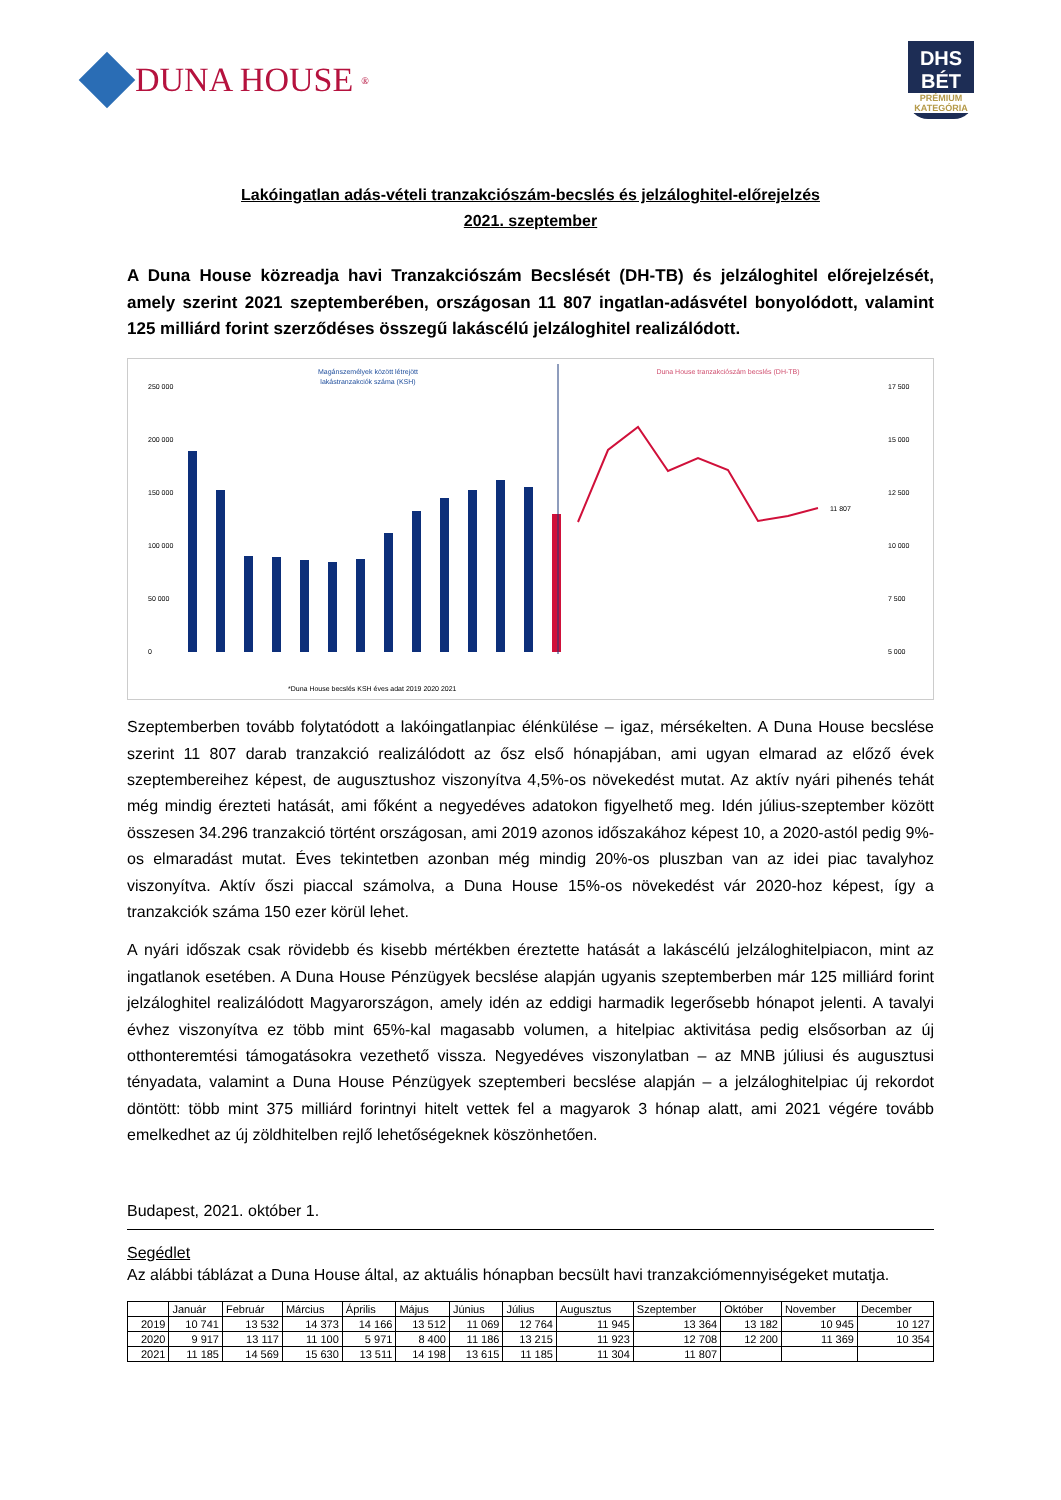DUNA HOUSE<sup>®</sup>
DHS
BÉT
PRÉMIUM KATEGÓRIA
Lakóingatlan adás-vételi tranzakciószám-becslés és jelzáloghitel-előrejelzés
2021. szeptember
A Duna House közreadja havi Tranzakciószám Becslését (DH-TB) és jelzáloghitel előrejelzését, amely szerint 2021 szeptemberében, országosan 11 807 ingatlan-adásvétel bonyolódott, valamint 125 milliárd forint szerződéses összegű lakáscélú jelzáloghitel realizálódott.
Magánszemélyek között létrejött
lakástranzakciók száma (KSH)
Duna House tranzakciószám becslés (DH-TB)
250 000
200 000
150 000
100 000
50 000
0
11 807
17 500
15 000
12 500
10 000
7 500
5 000
*Duna House becslés KSH éves adat 2019 2020 2021
Szeptemberben tovább folytatódott a lakóingatlanpiac élénkülése – igaz, mérsékelten. A Duna House becslése szerint 11 807 darab tranzakció realizálódott az ősz első hónapjában, ami ugyan elmarad az előző évek szeptembereihez képest, de augusztushoz viszonyítva 4,5%-os növekedést mutat. Az aktív nyári pihenés tehát még mindig érezteti hatását, ami főként a negyedéves adatokon figyelhető meg. Idén július-szeptember között összesen 34.296 tranzakció történt országosan, ami 2019 azonos időszakához képest 10, a 2020-astól pedig 9%-os elmaradást mutat. Éves tekintetben azonban még mindig 20%-os pluszban van az idei piac tavalyhoz viszonyítva. Aktív őszi piaccal számolva, a Duna House 15%-os növekedést vár 2020-hoz képest, így a tranzakciók száma 150 ezer körül lehet.
A nyári időszak csak rövidebb és kisebb mértékben éreztette hatását a lakáscélú jelzáloghitelpiacon, mint az ingatlanok esetében. A Duna House Pénzügyek becslése alapján ugyanis szeptemberben már 125 milliárd forint jelzáloghitel realizálódott Magyarországon, amely idén az eddigi harmadik legerősebb hónapot jelenti. A tavalyi évhez viszonyítva ez több mint 65%-kal magasabb volumen, a hitelpiac aktivitása pedig elsősorban az új otthonteremtési támogatásokra vezethető vissza. Negyedéves viszonylatban – az MNB júliusi és augusztusi tényadata, valamint a Duna House Pénzügyek szeptemberi becslése alapján – a jelzáloghitelpiac új rekordot döntött: több mint 375 milliárd forintnyi hitelt vettek fel a magyarok 3 hónap alatt, ami 2021 végére tovább emelkedhet az új zöldhitelben rejlő lehetőségeknek köszönhetően.
Budapest, 2021. október 1.
Segédlet
Az alábbi táblázat a Duna House által, az aktuális hónapban becsült havi tranzakciómennyiségeket mutatja.
| | Január | Február | Március | Április | Május | Június | Július | Augusztus | Szeptember | Október | November | December |
| --- | --- | --- | --- | --- | --- | --- | --- | --- | --- | --- | --- | --- |
| 2019 | 10 741 | 13 532 | 14 373 | 14 166 | 13 512 | 11 069 | 12 764 | 11 945 | 13 364 | 13 182 | 10 945 | 10 127 |
| 2020 | 9 917 | 13 117 | 11 100 | 5 971 | 8 400 | 11 186 | 13 215 | 11 923 | 12 708 | 12 200 | 11 369 | 10 354 |
| 2021 | 11 185 | 14 569 | 15 630 | 13 511 | 14 198 | 13 615 | 11 185 | 11 304 | 11 807 | | | |